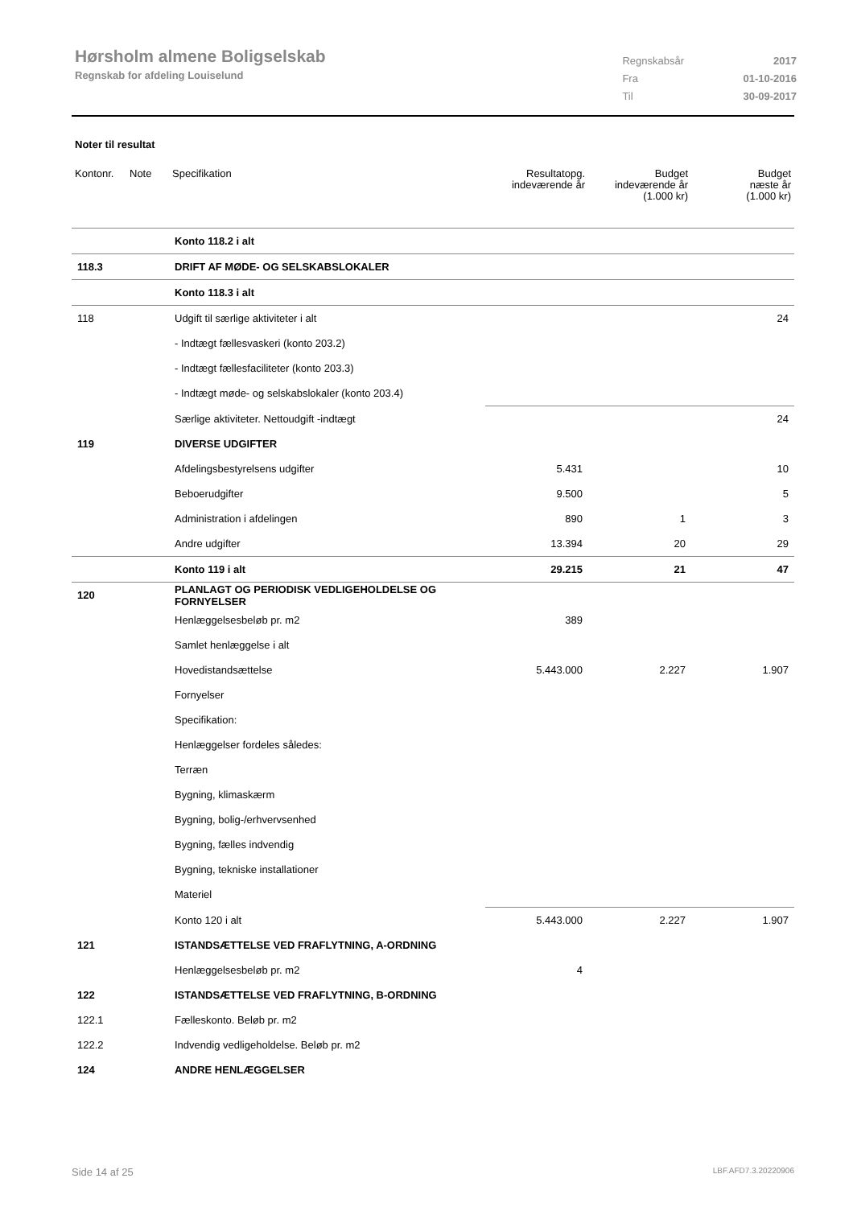Hørsholm almene Boligselskab
Regnskab for afdeling Louiselund
| Regnskabsår | 2017 |
| Fra | 01-10-2016 |
| Til | 30-09-2017 |
Noter til resultat
| Kontonr. | Note | Specifikation | Resultatopg. indeværende år | Budget indeværende år (1.000 kr) | Budget næste år (1.000 kr) |
| --- | --- | --- | --- | --- | --- |
| | | Konto 118.2 i alt | | | |
| 118.3 | | DRIFT AF MØDE- OG SELSKABSLOKALER | | | |
| | | Konto 118.3 i alt | | | |
| 118 | | Udgift til særlige aktiviteter i alt | | | 24 |
| | | - Indtægt fællesvaskeri (konto 203.2) | | | |
| | | - Indtægt fællesfaciliteter (konto 203.3) | | | |
| | | - Indtægt møde- og selskabslokaler (konto 203.4) | | | |
| | | Særlige aktiviteter. Nettoudgift -indtægt | | | 24 |
| 119 | | DIVERSE UDGIFTER | | | |
| | | Afdelingsbestyrelsens udgifter | 5.431 | | 10 |
| | | Beboerudgifter | 9.500 | | 5 |
| | | Administration i afdelingen | 890 | 1 | 3 |
| | | Andre udgifter | 13.394 | 20 | 29 |
| | | Konto 119 i alt | 29.215 | 21 | 47 |
| 120 | | PLANLAGT OG PERIODISK VEDLIGEHOLDELSE OG FORNYELSER | | | |
| | | Henlæggelsesbeløb pr. m2 | 389 | | |
| | | Samlet henlæggelse i alt | | | |
| | | Hovedistandsættelse | 5.443.000 | 2.227 | 1.907 |
| | | Fornyelser | | | |
| | | Specifikation: | | | |
| | | Henlæggelser fordeles således: | | | |
| | | Terræn | | | |
| | | Bygning, klimaskærm | | | |
| | | Bygning, bolig-/erhvervsenhed | | | |
| | | Bygning, fælles indvendig | | | |
| | | Bygning, tekniske installationer | | | |
| | | Materiel | | | |
| | | Konto 120 i alt | 5.443.000 | 2.227 | 1.907 |
| 121 | | ISTANDSÆTTELSE VED FRAFLYTNING, A-ORDNING | | | |
| | | Henlæggelsesbeløb pr. m2 | 4 | | |
| 122 | | ISTANDSÆTTELSE VED FRAFLYTNING, B-ORDNING | | | |
| 122.1 | | Fælleskonto. Beløb pr. m2 | | | |
| 122.2 | | Indvendig vedligeholdelse. Beløb pr. m2 | | | |
| 124 | | ANDRE HENLÆGGELSER | | | |
Side 14 af 25 LBF.AFD7.3.20220906